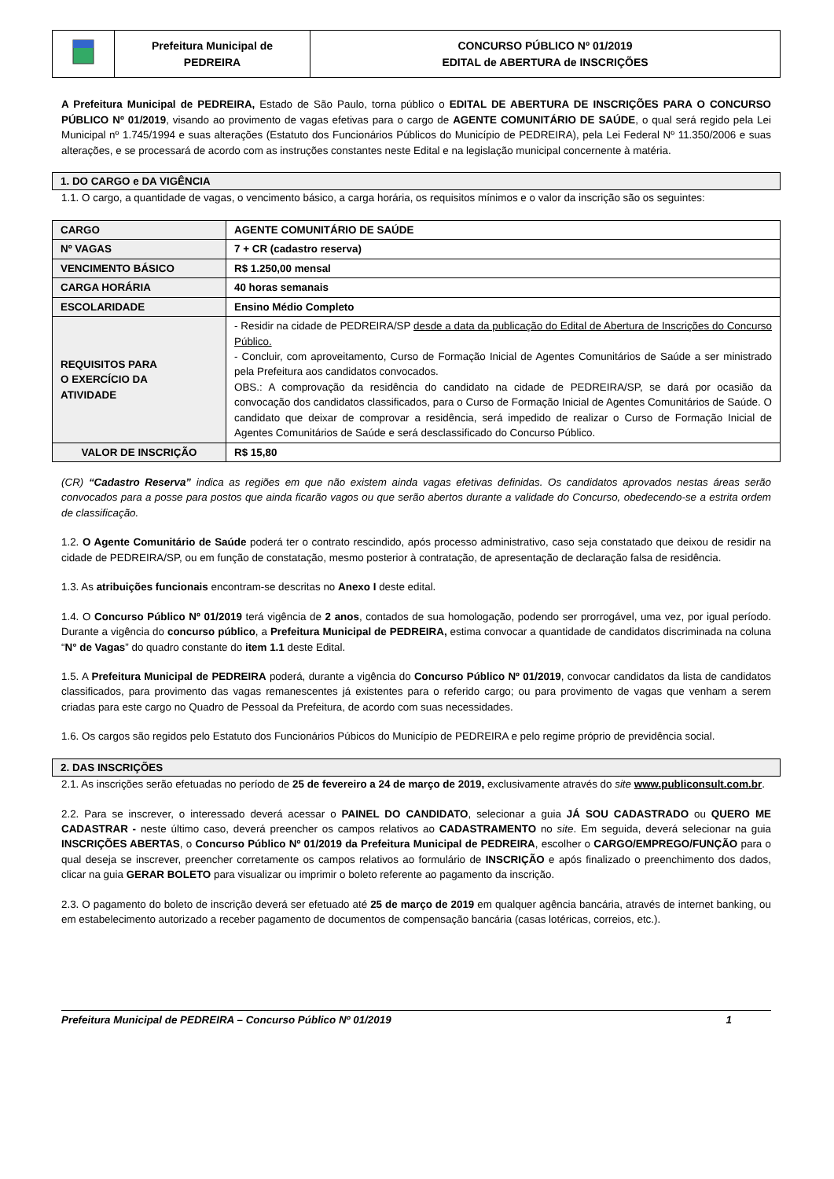| | Prefeitura Municipal de PEDREIRA | CONCURSO PÚBLICO Nº 01/2019 EDITAL de ABERTURA de INSCRIÇÕES |
A Prefeitura Municipal de PEDREIRA, Estado de São Paulo, torna público o EDITAL DE ABERTURA DE INSCRIÇÕES PARA O CONCURSO PÚBLICO Nº 01/2019, visando ao provimento de vagas efetivas para o cargo de AGENTE COMUNITÁRIO DE SAÚDE, o qual será regido pela Lei Municipal nº 1.745/1994 e suas alterações (Estatuto dos Funcionários Públicos do Município de PEDREIRA), pela Lei Federal Nº 11.350/2006 e suas alterações, e se processará de acordo com as instruções constantes neste Edital e na legislação municipal concernente à matéria.
1. DO CARGO e DA VIGÊNCIA
1.1. O cargo, a quantidade de vagas, o vencimento básico, a carga horária, os requisitos mínimos e o valor da inscrição são os seguintes:
| CARGO | AGENTE COMUNITÁRIO DE SAÚDE |
| Nº VAGAS | 7 + CR (cadastro reserva) |
| VENCIMENTO BÁSICO | R$ 1.250,00 mensal |
| CARGA HORÁRIA | 40 horas semanais |
| ESCOLARIDADE | Ensino Médio Completo |
| REQUISITOS PARA O EXERCÍCIO DA ATIVIDADE | - Residir na cidade de PEDREIRA/SP desde a data da publicação do Edital de Abertura de Inscrições do Concurso Público. - Concluir, com aproveitamento, Curso de Formação Inicial de Agentes Comunitários de Saúde a ser ministrado pela Prefeitura aos candidatos convocados. OBS.: A comprovação da residência do candidato na cidade de PEDREIRA/SP, se dará por ocasião da convocação dos candidatos classificados, para o Curso de Formação Inicial de Agentes Comunitários de Saúde. O candidato que deixar de comprovar a residência, será impedido de realizar o Curso de Formação Inicial de Agentes Comunitários de Saúde e será desclassificado do Concurso Público. |
| VALOR DE INSCRIÇÃO | R$ 15,80 |
(CR) “Cadastro Reserva” indica as regiões em que não existem ainda vagas efetivas definidas. Os candidatos aprovados nestas áreas serão convocados para a posse para postos que ainda ficarão vagos ou que serão abertos durante a validade do Concurso, obedecendo-se a estrita ordem de classificação.
1.2. O Agente Comunitário de Saúde poderá ter o contrato rescindido, após processo administrativo, caso seja constatado que deixou de residir na cidade de PEDREIRA/SP, ou em função de constatação, mesmo posterior à contratação, de apresentação de declaração falsa de residência.
1.3. As atribuições funcionais encontram-se descritas no Anexo I deste edital.
1.4. O Concurso Público Nº 01/2019 terá vigência de 2 anos, contados de sua homologação, podendo ser prorrogável, uma vez, por igual período. Durante a vigência do concurso público, a Prefeitura Municipal de PEDREIRA, estima convocar a quantidade de candidatos discriminada na coluna “N° de Vagas” do quadro constante do item 1.1 deste Edital.
1.5. A Prefeitura Municipal de PEDREIRA poderá, durante a vigência do Concurso Público Nº 01/2019, convocar candidatos da lista de candidatos classificados, para provimento das vagas remanescentes já existentes para o referido cargo; ou para provimento de vagas que venham a serem criadas para este cargo no Quadro de Pessoal da Prefeitura, de acordo com suas necessidades.
1.6. Os cargos são regidos pelo Estatuto dos Funcionários Púbicos do Município de PEDREIRA e pelo regime próprio de previdência social.
2. DAS INSCRIÇÕES
2.1. As inscrições serão efetuadas no período de 25 de fevereiro a 24 de março de 2019, exclusivamente através do site www.publiconsult.com.br.
2.2. Para se inscrever, o interessado deverá acessar o PAINEL DO CANDIDATO, selecionar a guia JÁ SOU CADASTRADO ou QUERO ME CADASTRAR - neste último caso, deverá preencher os campos relativos ao CADASTRAMENTO no site. Em seguida, deverá selecionar na guia INSCRIÇÕES ABERTAS, o Concurso Público Nº 01/2019 da Prefeitura Municipal de PEDREIRA, escolher o CARGO/EMPREGO/FUNÇÃO para o qual deseja se inscrever, preencher corretamente os campos relativos ao formulário de INSCRIÇÃO e após finalizado o preenchimento dos dados, clicar na guia GERAR BOLETO para visualizar ou imprimir o boleto referente ao pagamento da inscrição.
2.3. O pagamento do boleto de inscrição deverá ser efetuado até 25 de março de 2019 em qualquer agência bancária, através de internet banking, ou em estabelecimento autorizado a receber pagamento de documentos de compensação bancária (casas lotéricas, correios, etc.).
Prefeitura Municipal de PEDREIRA – Concurso Público Nº 01/2019 1